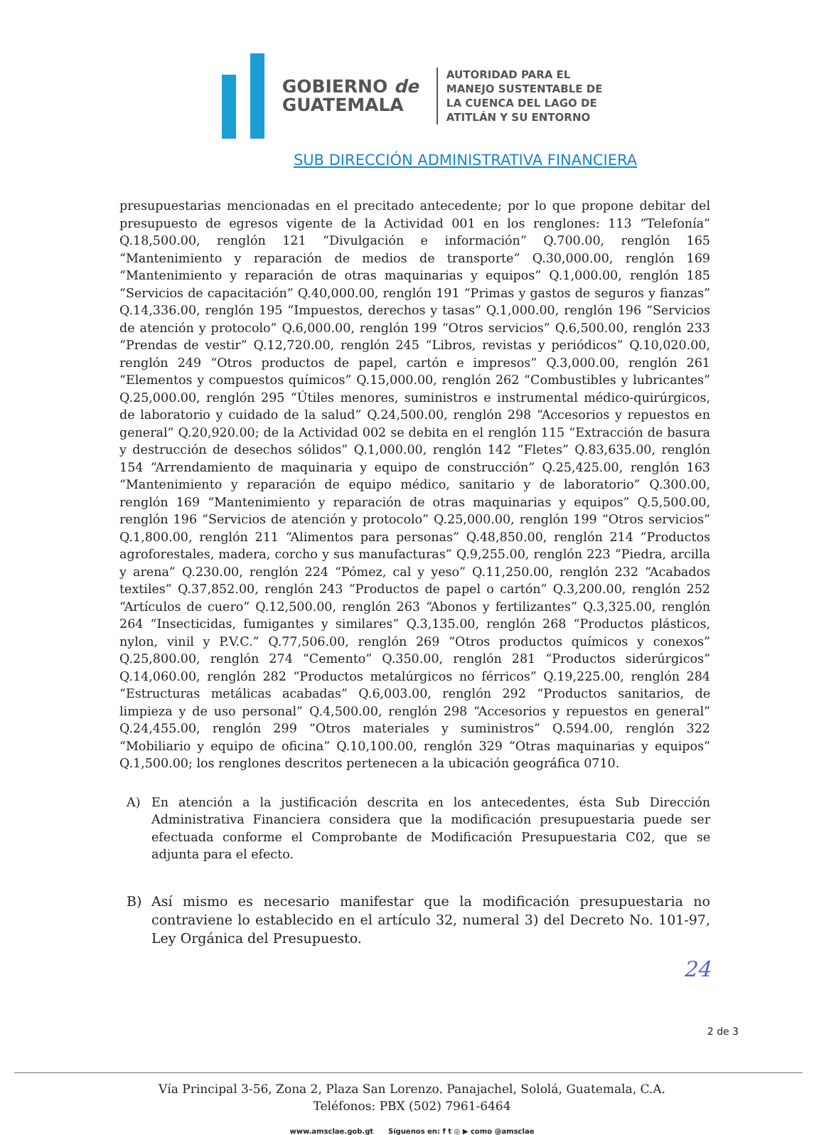GOBIERNO de
GUATEMALA
AUTORIDAD PARA EL
MANEJO SUSTENTABLE DE
LA CUENCA DEL LAGO DE
ATITLÁN Y SU ENTORNO
SUB DIRECCIÓN ADMINISTRATIVA FINANCIERA
presupuestarias mencionadas en el precitado antecedente; por lo que propone debitar del presupuesto de egresos vigente de la Actividad 001 en los renglones: 113 “Telefonía” Q.18,500.00, renglón 121 “Divulgación e información” Q.700.00, renglón 165 “Mantenimiento y reparación de medios de transporte” Q.30,000.00, renglón 169 “Mantenimiento y reparación de otras maquinarias y equipos” Q.1,000.00, renglón 185 “Servicios de capacitación” Q.40,000.00, renglón 191 “Primas y gastos de seguros y fianzas” Q.14,336.00, renglón 195 “Impuestos, derechos y tasas” Q.1,000.00, renglón 196 “Servicios de atención y protocolo” Q.6,000.00, renglón 199 “Otros servicios” Q.6,500.00, renglón 233 “Prendas de vestir” Q.12,720.00, renglón 245 “Libros, revistas y periódicos” Q.10,020.00, renglón 249 “Otros productos de papel, cartón e impresos” Q.3,000.00, renglón 261 “Elementos y compuestos químicos” Q.15,000.00, renglón 262 “Combustibles y lubricantes” Q.25,000.00, renglón 295 “Útiles menores, suministros e instrumental médico-quirúrgicos, de laboratorio y cuidado de la salud” Q.24,500.00, renglón 298 “Accesorios y repuestos en general” Q.20,920.00; de la Actividad 002 se debita en el renglón 115 “Extracción de basura y destrucción de desechos sólidos” Q.1,000.00, renglón 142 “Fletes” Q.83,635.00, renglón 154 “Arrendamiento de maquinaria y equipo de construcción” Q.25,425.00, renglón 163 “Mantenimiento y reparación de equipo médico, sanitario y de laboratorio” Q.300.00, renglón 169 “Mantenimiento y reparación de otras maquinarias y equipos” Q.5,500.00, renglón 196 “Servicios de atención y protocolo” Q.25,000.00, renglón 199 “Otros servicios” Q.1,800.00, renglón 211 “Alimentos para personas” Q.48,850.00, renglón 214 “Productos agroforestales, madera, corcho y sus manufacturas” Q.9,255.00, renglón 223 “Piedra, arcilla y arena” Q.230.00, renglón 224 “Pómez, cal y yeso” Q.11,250.00, renglón 232 “Acabados textiles” Q.37,852.00, renglón 243 “Productos de papel o cartón” Q.3,200.00, renglón 252 “Artículos de cuero” Q.12,500.00, renglón 263 “Abonos y fertilizantes” Q.3,325.00, renglón 264 “Insecticidas, fumigantes y similares” Q.3,135.00, renglón 268 “Productos plásticos, nylon, vinil y P.V.C.” Q.77,506.00, renglón 269 “Otros productos químicos y conexos” Q.25,800.00, renglón 274 “Cemento” Q.350.00, renglón 281 “Productos siderúrgicos” Q.14,060.00, renglón 282 “Productos metalúrgicos no férricos” Q.19,225.00, renglón 284 “Estructuras metálicas acabadas” Q.6,003.00, renglón 292 “Productos sanitarios, de limpieza y de uso personal” Q.4,500.00, renglón 298 “Accesorios y repuestos en general” Q.24,455.00, renglón 299 “Otros materiales y suministros” Q.594.00, renglón 322 “Mobiliario y equipo de oficina” Q.10,100.00, renglón 329 “Otras maquinarias y equipos” Q.1,500.00; los renglones descritos pertenecen a la ubicación geográfica 0710.
A) En atención a la justificación descrita en los antecedentes, ésta Sub Dirección Administrativa Financiera considera que la modificación presupuestaria puede ser efectuada conforme el Comprobante de Modificación Presupuestaria C02, que se adjunta para el efecto.
B) Así mismo es necesario manifestar que la modificación presupuestaria no contraviene lo establecido en el artículo 32, numeral 3) del Decreto No. 101-97, Ley Orgánica del Presupuesto.
2 de 3
Vía Principal 3-56, Zona 2, Plaza San Lorenzo. Panajachel, Sololá, Guatemala, C.A.
Teléfonos: PBX (502) 7961-6464
24
www.amsclae.gob.gt Síguenos en: f t ◎ ▶ como @amsclae